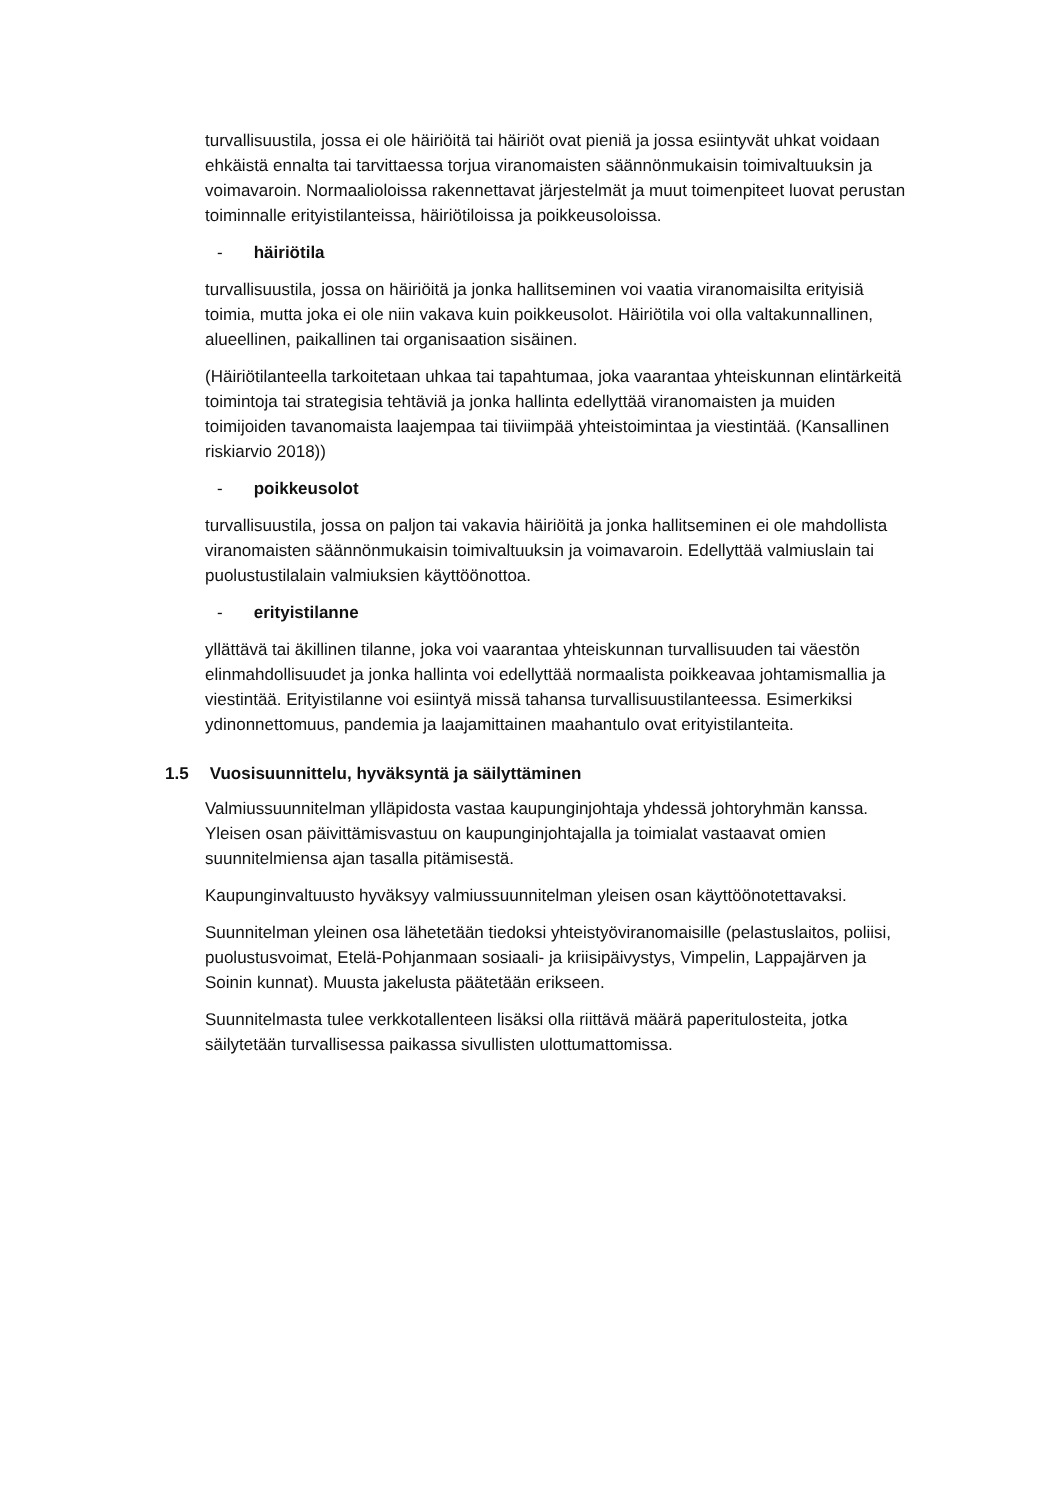turvallisuustila, jossa ei ole häiriöitä tai häiriöt ovat pieniä ja jossa esiintyvät uhkat voidaan ehkäistä ennalta tai tarvittaessa torjua viranomaisten säännönmukaisin toimivaltuuksin ja voimavaroin. Normaalioloissa rakennettavat järjestelmät ja muut toimenpiteet luovat perustan toiminnalle erityistilanteissa, häiriötiloissa ja poikkeusoloissa.
- häiriötila
turvallisuustila, jossa on häiriöitä ja jonka hallitseminen voi vaatia viranomaisilta erityisiä toimia, mutta joka ei ole niin vakava kuin poikkeusolot. Häiriötila voi olla valtakunnallinen, alueellinen, paikallinen tai organisaation sisäinen.
(Häiriötilanteella tarkoitetaan uhkaa tai tapahtumaa, joka vaarantaa yhteiskunnan elintärkeitä toimintoja tai strategisia tehtäviä ja jonka hallinta edellyttää viranomaisten ja muiden toimijoiden tavanomaista laajempaa tai tiiviimpää yhteistoimintaa ja viestintää. (Kansallinen riskiarvio 2018))
- poikkeusolot
turvallisuustila, jossa on paljon tai vakavia häiriöitä ja jonka hallitseminen ei ole mahdollista viranomaisten säännönmukaisin toimivaltuuksin ja voimavaroin. Edellyttää valmiuslain tai puolustustilalain valmiuksien käyttöönottoa.
- erityistilanne
yllättävä tai äkillinen tilanne, joka voi vaarantaa yhteiskunnan turvallisuuden tai väestön elinmahdollisuudet ja jonka hallinta voi edellyttää normaalista poikkeavaa johtamismallia ja viestintää. Erityistilanne voi esiintyä missä tahansa turvallisuustilanteessa. Esimerkiksi ydinonnettomuus, pandemia ja laajamittainen maahantulo ovat erityistilanteita.
1.5 Vuosisuunnittelu, hyväksyntä ja säilyttäminen
Valmiussuunnitelman ylläpidosta vastaa kaupunginjohtaja yhdessä johtoryhmän kanssa. Yleisen osan päivittämisvastuu on kaupunginjohtajalla ja toimialat vastaavat omien suunnitelmiensa ajan tasalla pitämisestä.
Kaupunginvaltuusto hyväksyy valmiussuunnitelman yleisen osan käyttöönotettavaksi.
Suunnitelman yleinen osa lähetetään tiedoksi yhteistyöviranomaisille (pelastuslaitos, poliisi, puolustusvoimat, Etelä-Pohjanmaan sosiaali- ja kriisipäivystys, Vimpelin, Lappajärven ja Soinin kunnat). Muusta jakelusta päätetään erikseen.
Suunnitelmasta tulee verkkotallenteen lisäksi olla riittävä määrä paperitulosteita, jotka säilytetään turvallisessa paikassa sivullisten ulottumattomissa.